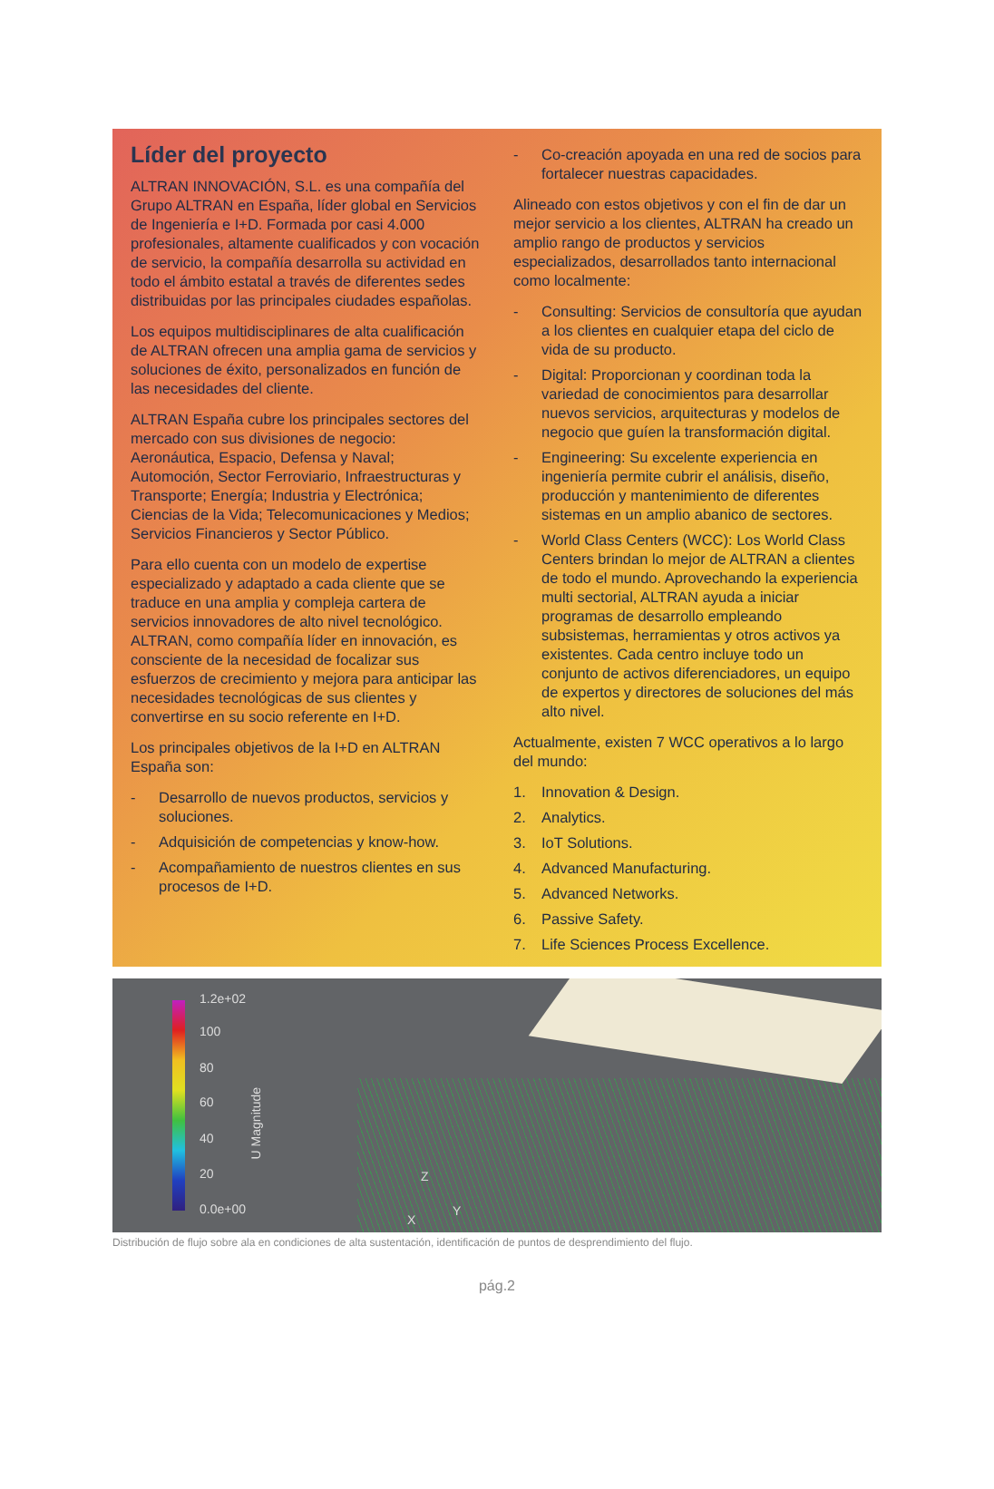Líder del proyecto
ALTRAN INNOVACIÓN, S.L. es una compañía del Grupo ALTRAN en España, líder global en Servicios de Ingeniería e I+D. Formada por casi 4.000 profesionales, altamente cualificados y con vocación de servicio, la compañía desarrolla su actividad en todo el ámbito estatal a través de diferentes sedes distribuidas por las principales ciudades españolas.
Los equipos multidisciplinares de alta cualificación de ALTRAN ofrecen una amplia gama de servicios y soluciones de éxito, personalizados en función de las necesidades del cliente.
ALTRAN España cubre los principales sectores del mercado con sus divisiones de negocio: Aeronáutica, Espacio, Defensa y Naval; Automoción, Sector Ferroviario, Infraestructuras y Transporte; Energía; Industria y Electrónica; Ciencias de la Vida; Telecomunicaciones y Medios; Servicios Financieros y Sector Público.
Para ello cuenta con un modelo de expertise especializado y adaptado a cada cliente que se traduce en una amplia y compleja cartera de servicios innovadores de alto nivel tecnológico. ALTRAN, como compañía líder en innovación, es consciente de la necesidad de focalizar sus esfuerzos de crecimiento y mejora para anticipar las necesidades tecnológicas de sus clientes y convertirse en su socio referente en I+D.
Los principales objetivos de la I+D en ALTRAN España son:
- Desarrollo de nuevos productos, servicios y soluciones.
- Adquisición de competencias y know-how.
- Acompañamiento de nuestros clientes en sus procesos de I+D.
- Co-creación apoyada en una red de socios para fortalecer nuestras capacidades.
Alineado con estos objetivos y con el fin de dar un mejor servicio a los clientes, ALTRAN ha creado un amplio rango de productos y servicios especializados, desarrollados tanto internacional como localmente:
- Consulting: Servicios de consultoría que ayudan a los clientes en cualquier etapa del ciclo de vida de su producto.
- Digital: Proporcionan y coordinan toda la variedad de conocimientos para desarrollar nuevos servicios, arquitecturas y modelos de negocio que guíen la transformación digital.
- Engineering: Su excelente experiencia en ingeniería permite cubrir el análisis, diseño, producción y mantenimiento de diferentes sistemas en un amplio abanico de sectores.
- World Class Centers (WCC): Los World Class Centers brindan lo mejor de ALTRAN a clientes de todo el mundo. Aprovechando la experiencia multi sectorial, ALTRAN ayuda a iniciar programas de desarrollo empleando subsistemas, herramientas y otros activos ya existentes. Cada centro incluye todo un conjunto de activos diferenciadores, un equipo de expertos y directores de soluciones del más alto nivel.
Actualmente, existen 7 WCC operativos a lo largo del mundo:
1. Innovation & Design.
2. Analytics.
3. IoT Solutions.
4. Advanced Manufacturing.
5. Advanced Networks.
6. Passive Safety.
7. Life Sciences Process Excellence.
1.2e+02
100
80
60
40
20
0.0e+00
U Magnitude
Z
Y
X
Distribución de flujo sobre ala en condiciones de alta sustentación, identificación de puntos de desprendimiento del flujo.
pág.2